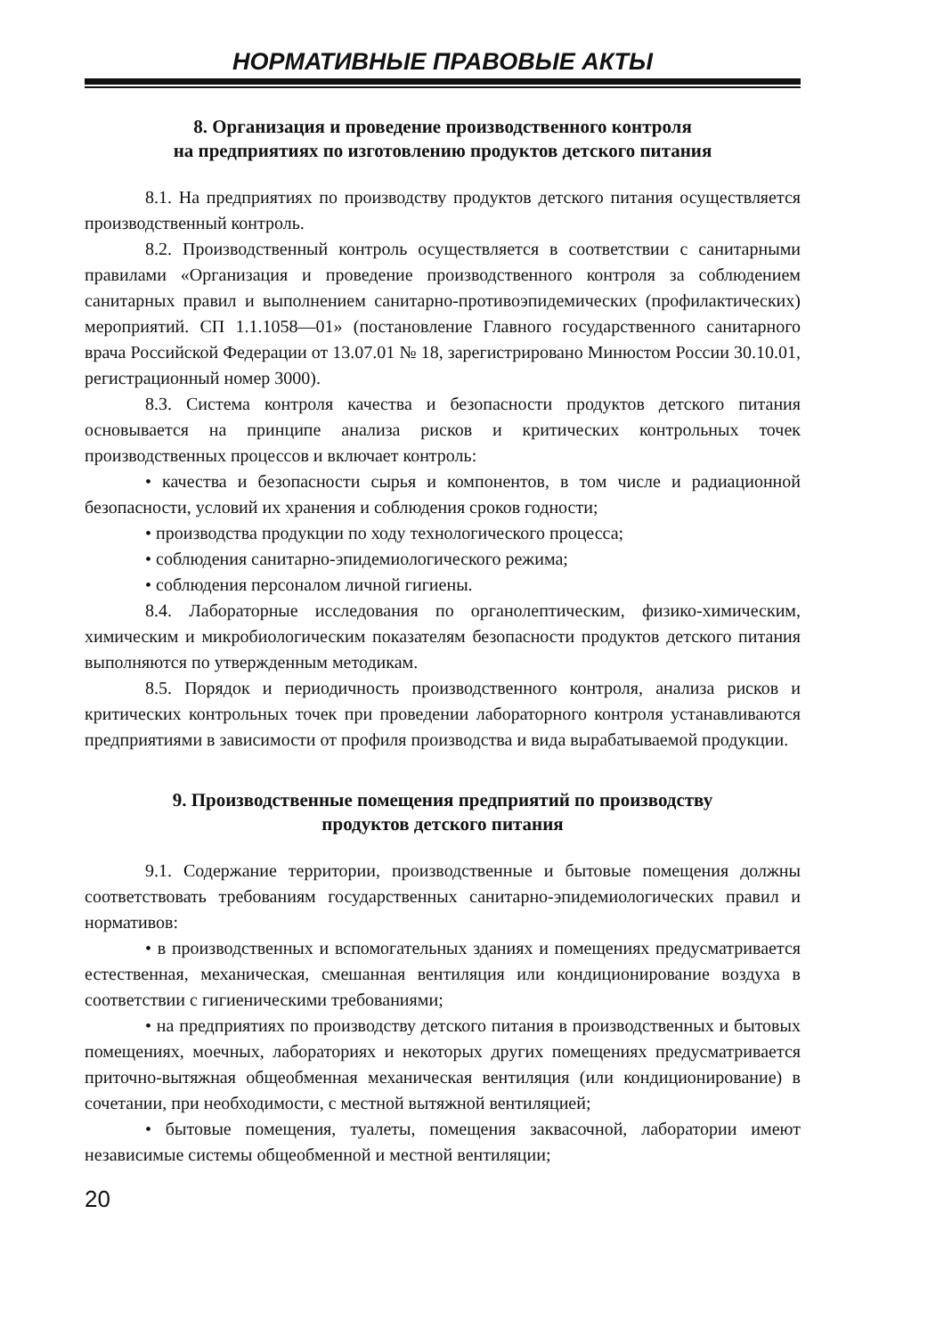НОРМАТИВНЫЕ ПРАВОВЫЕ АКТЫ
8. Организация и проведение производственного контроля
на предприятиях по изготовлению продуктов детского питания
8.1. На предприятиях по производству продуктов детского питания осуществляется производственный контроль.
8.2. Производственный контроль осуществляется в соответствии с санитарными правилами «Организация и проведение производственного контроля за соблюдением санитарных правил и выполнением санитарно-противоэпидемических (профилактических) мероприятий. СП 1.1.1058—01» (постановление Главного государственного санитарного врача Российской Федерации от 13.07.01 № 18, зарегистрировано Минюстом России 30.10.01, регистрационный номер 3000).
8.3. Система контроля качества и безопасности продуктов детского питания основывается на принципе анализа рисков и критических контрольных точек производственных процессов и включает контроль:
• качества и безопасности сырья и компонентов, в том числе и радиационной безопасности, условий их хранения и соблюдения сроков годности;
• производства продукции по ходу технологического процесса;
• соблюдения санитарно-эпидемиологического режима;
• соблюдения персоналом личной гигиены.
8.4. Лабораторные исследования по органолептическим, физико-химическим, химическим и микробиологическим показателям безопасности продуктов детского питания выполняются по утвержденным методикам.
8.5. Порядок и периодичность производственного контроля, анализа рисков и критических контрольных точек при проведении лабораторного контроля устанавливаются предприятиями в зависимости от профиля производства и вида вырабатываемой продукции.
9. Производственные помещения предприятий по производству
продуктов детского питания
9.1. Содержание территории, производственные и бытовые помещения должны соответствовать требованиям государственных санитарно-эпидемиологических правил и нормативов:
• в производственных и вспомогательных зданиях и помещениях предусматривается естественная, механическая, смешанная вентиляция или кондиционирование воздуха в соответствии с гигиеническими требованиями;
• на предприятиях по производству детского питания в производственных и бытовых помещениях, моечных, лабораториях и некоторых других помещениях предусматривается приточно-вытяжная общеобменная механическая вентиляция (или кондиционирование) в сочетании, при необходимости, с местной вытяжной вентиляцией;
• бытовые помещения, туалеты, помещения заквасочной, лаборатории имеют независимые системы общеобменной и местной вентиляции;
20